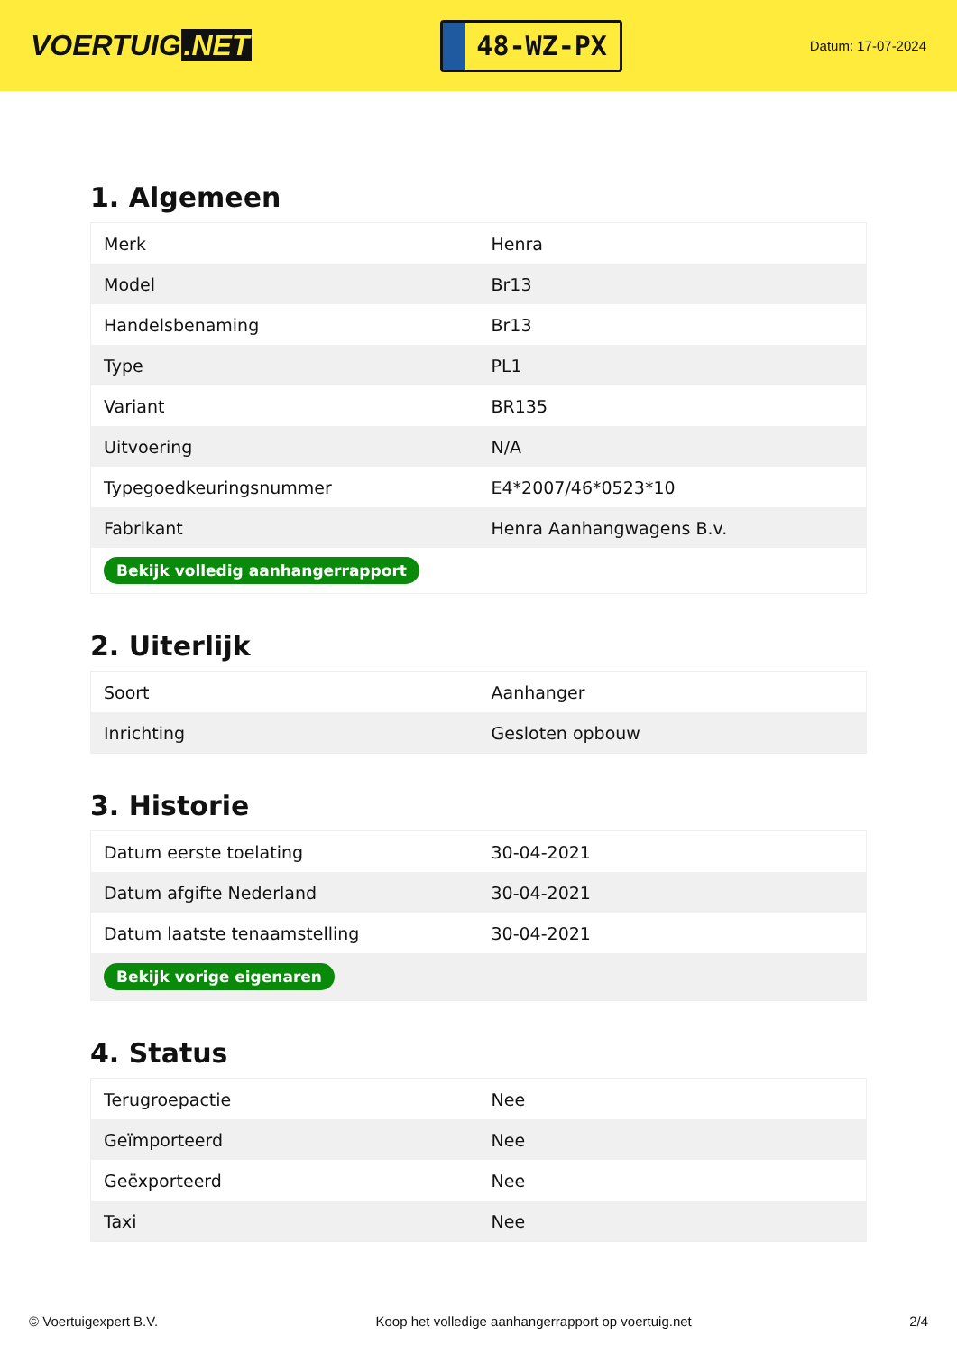VOERTUIG.NET
48-WZ-PX
Datum: 17-07-2024
1. Algemeen
| Merk | Henra |
| Model | Br13 |
| Handelsbenaming | Br13 |
| Type | PL1 |
| Variant | BR135 |
| Uitvoering | N/A |
| Typegoedkeuringsnummer | E4*2007/46*0523*10 |
| Fabrikant | Henra Aanhangwagens B.v. |
| Bekijk volledig aanhangerrapport | |
2. Uiterlijk
| Soort | Aanhanger |
| Inrichting | Gesloten opbouw |
3. Historie
| Datum eerste toelating | 30-04-2021 |
| Datum afgifte Nederland | 30-04-2021 |
| Datum laatste tenaamstelling | 30-04-2021 |
| Bekijk vorige eigenaren | |
4. Status
| Terugroepactie | Nee |
| Geïmporteerd | Nee |
| Geëxporteerd | Nee |
| Taxi | Nee |
© Voertuigexpert B.V. Koop het volledige aanhangerrapport op voertuig.net 2/4